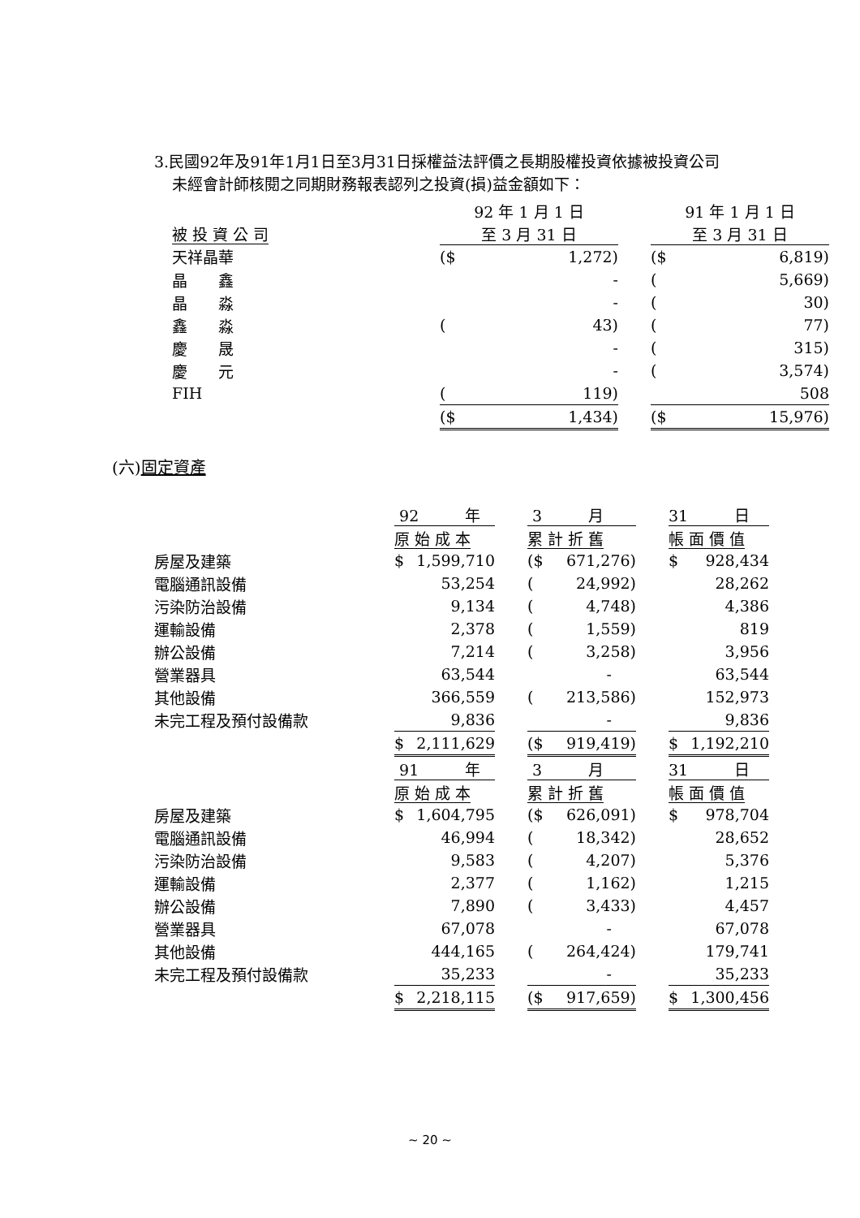3.民國92年及91年1月1日至3月31日採權益法評價之長期股權投資依據被投資公司
未經會計師核閱之同期財務報表認列之投資(損)益金額如下：
| | 92 年 1 月 1 日 | | | 91 年 1 月 1 日 | |
| 被 投 資 公 司 | 至 3 月 31 日 | | | 至 3 月 31 日 | |
| 天祥晶華 | ($ | 1,272) | | ($ | 6,819) |
| 晶 鑫 | | - | | ( | 5,669) |
| 晶 淼 | | - | | ( | 30) |
| 鑫 淼 | ( | 43) | | ( | 77) |
| 慶 晟 | | - | | ( | 315) |
| 慶 元 | | - | | ( | 3,574) |
| FIH | ( | 119) | | | 508 |
| | ($ | 1,434) | | ($ | 15,976) |
(六)固定資產
| | 92 年 | | 3 月 | | 31 日 |
| | 原 始 成 本 | | 累 計 折 舊 | | 帳 面 價 值 |
| 房屋及建築 | $ 1,599,710 | | ($ 671,276) | | $ 928,434 |
| 電腦通訊設備 | 53,254 | | ( 24,992) | | 28,262 |
| 污染防治設備 | 9,134 | | ( 4,748) | | 4,386 |
| 運輸設備 | 2,378 | | ( 1,559) | | 819 |
| 辦公設備 | 7,214 | | ( 3,258) | | 3,956 |
| 營業器具 | 63,544 | | - | | 63,544 |
| 其他設備 | 366,559 | | ( 213,586) | | 152,973 |
| 未完工程及預付設備款 | 9,836 | | - | | 9,836 |
| | $ 2,111,629 | | ($ 919,419) | | $ 1,192,210 |
| | 91 年 | | 3 月 | | 31 日 |
| | 原 始 成 本 | | 累 計 折 舊 | | 帳 面 價 值 |
| 房屋及建築 | $ 1,604,795 | | ($ 626,091) | | $ 978,704 |
| 電腦通訊設備 | 46,994 | | ( 18,342) | | 28,652 |
| 污染防治設備 | 9,583 | | ( 4,207) | | 5,376 |
| 運輸設備 | 2,377 | | ( 1,162) | | 1,215 |
| 辦公設備 | 7,890 | | ( 3,433) | | 4,457 |
| 營業器具 | 67,078 | | - | | 67,078 |
| 其他設備 | 444,165 | | ( 264,424) | | 179,741 |
| 未完工程及預付設備款 | 35,233 | | - | | 35,233 |
| | $ 2,218,115 | | ($ 917,659) | | $ 1,300,456 |
~ 20 ~